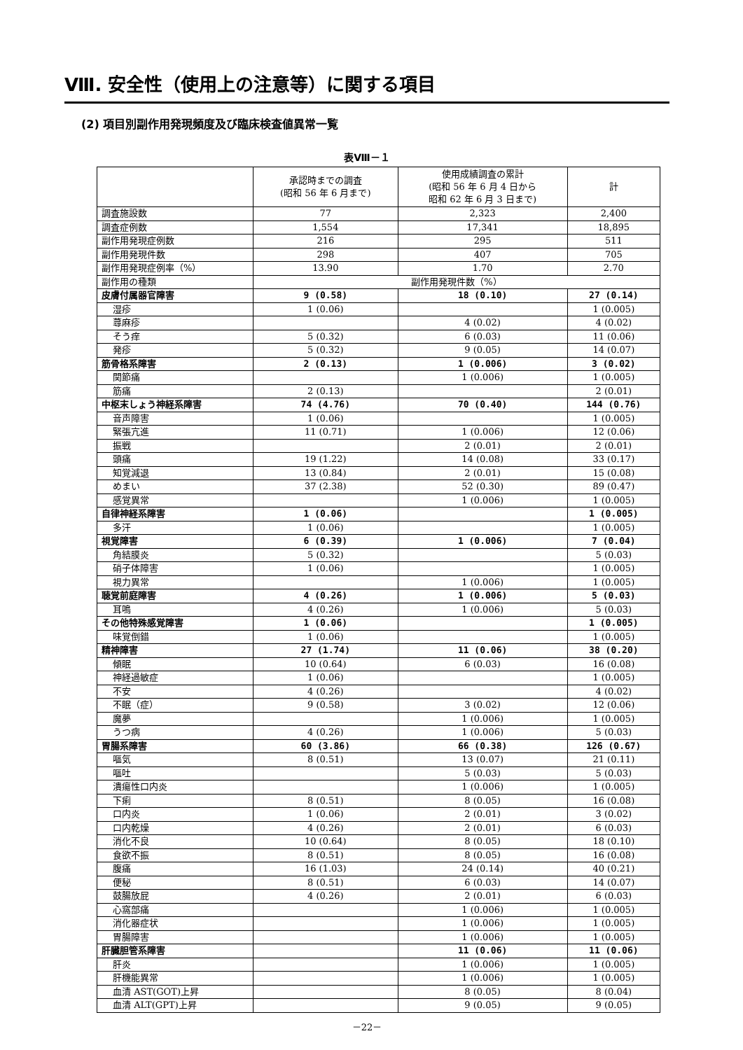Ⅷ. 安全性（使用上の注意等）に関する項目
(2) 項目別副作用発現頻度及び臨床検査値異常一覧
表Ⅷ－１
| | 承認時までの調査 (昭和 56 年 6 月まで) | 使用成績調査の累計 (昭和 56 年 6 月 4 日から 昭和 62 年 6 月 3 日まで) | 計 |
| --- | --- | --- | --- |
| 調査施設数 | 77 | 2,323 | 2,400 |
| 調査症例数 | 1,554 | 17,341 | 18,895 |
| 副作用発現症例数 | 216 | 295 | 511 |
| 副作用発現件数 | 298 | 407 | 705 |
| 副作用発現症例率（%） | 13.90 | 1.70 | 2.70 |
| 副作用の種類 | 副作用発現件数（%） | | |
| 皮膚付属器官障害 | 9 (0.58) | 18 (0.10) | 27 (0.14) |
| 湿疹 | 1 (0.06) | | 1 (0.005) |
| 蕁麻疹 | | 4 (0.02) | 4 (0.02) |
| そう痒 | 5 (0.32) | 6 (0.03) | 11 (0.06) |
| 発疹 | 5 (0.32) | 9 (0.05) | 14 (0.07) |
| 筋骨格系障害 | 2 (0.13) | 1 (0.006) | 3 (0.02) |
| 関節痛 | | 1 (0.006) | 1 (0.005) |
| 筋痛 | 2 (0.13) | | 2 (0.01) |
| 中枢末しょう神経系障害 | 74 (4.76) | 70 (0.40) | 144 (0.76) |
| 音声障害 | 1 (0.06) | | 1 (0.005) |
| 緊張亢進 | 11 (0.71) | 1 (0.006) | 12 (0.06) |
| 振戦 | | 2 (0.01) | 2 (0.01) |
| 頭痛 | 19 (1.22) | 14 (0.08) | 33 (0.17) |
| 知覚減退 | 13 (0.84) | 2 (0.01) | 15 (0.08) |
| めまい | 37 (2.38) | 52 (0.30) | 89 (0.47) |
| 感覚異常 | | 1 (0.006) | 1 (0.005) |
| 自律神経系障害 | 1 (0.06) | | 1 (0.005) |
| 多汗 | 1 (0.06) | | 1 (0.005) |
| 視覚障害 | 6 (0.39) | 1 (0.006) | 7 (0.04) |
| 角結膜炎 | 5 (0.32) | | 5 (0.03) |
| 硝子体障害 | 1 (0.06) | | 1 (0.005) |
| 視力異常 | | 1 (0.006) | 1 (0.005) |
| 聴覚前庭障害 | 4 (0.26) | 1 (0.006) | 5 (0.03) |
| 耳鳴 | 4 (0.26) | 1 (0.006) | 5 (0.03) |
| その他特殊感覚障害 | 1 (0.06) | | 1 (0.005) |
| 味覚倒錯 | 1 (0.06) | | 1 (0.005) |
| 精神障害 | 27 (1.74) | 11 (0.06) | 38 (0.20) |
| 傾眠 | 10 (0.64) | 6 (0.03) | 16 (0.08) |
| 神経過敏症 | 1 (0.06) | | 1 (0.005) |
| 不安 | 4 (0.26) | | 4 (0.02) |
| 不眠（症） | 9 (0.58) | 3 (0.02) | 12 (0.06) |
| 魔夢 | | 1 (0.006) | 1 (0.005) |
| うつ病 | 4 (0.26) | 1 (0.006) | 5 (0.03) |
| 胃腸系障害 | 60 (3.86) | 66 (0.38) | 126 (0.67) |
| 嘔気 | 8 (0.51) | 13 (0.07) | 21 (0.11) |
| 嘔吐 | | 5 (0.03) | 5 (0.03) |
| 潰瘍性口内炎 | | 1 (0.006) | 1 (0.005) |
| 下痢 | 8 (0.51) | 8 (0.05) | 16 (0.08) |
| 口内炎 | 1 (0.06) | 2 (0.01) | 3 (0.02) |
| 口内乾燥 | 4 (0.26) | 2 (0.01) | 6 (0.03) |
| 消化不良 | 10 (0.64) | 8 (0.05) | 18 (0.10) |
| 食欲不振 | 8 (0.51) | 8 (0.05) | 16 (0.08) |
| 腹痛 | 16 (1.03) | 24 (0.14) | 40 (0.21) |
| 便秘 | 8 (0.51) | 6 (0.03) | 14 (0.07) |
| 鼓腸放屁 | 4 (0.26) | 2 (0.01) | 6 (0.03) |
| 心窩部痛 | | 1 (0.006) | 1 (0.005) |
| 消化器症状 | | 1 (0.006) | 1 (0.005) |
| 胃腸障害 | | 1 (0.006) | 1 (0.005) |
| 肝臓胆管系障害 | | 11 (0.06) | 11 (0.06) |
| 肝炎 | | 1 (0.006) | 1 (0.005) |
| 肝機能異常 | | 1 (0.006) | 1 (0.005) |
| 血清 AST(GOT)上昇 | | 8 (0.05) | 8 (0.04) |
| 血清 ALT(GPT)上昇 | | 9 (0.05) | 9 (0.05) |
－22－